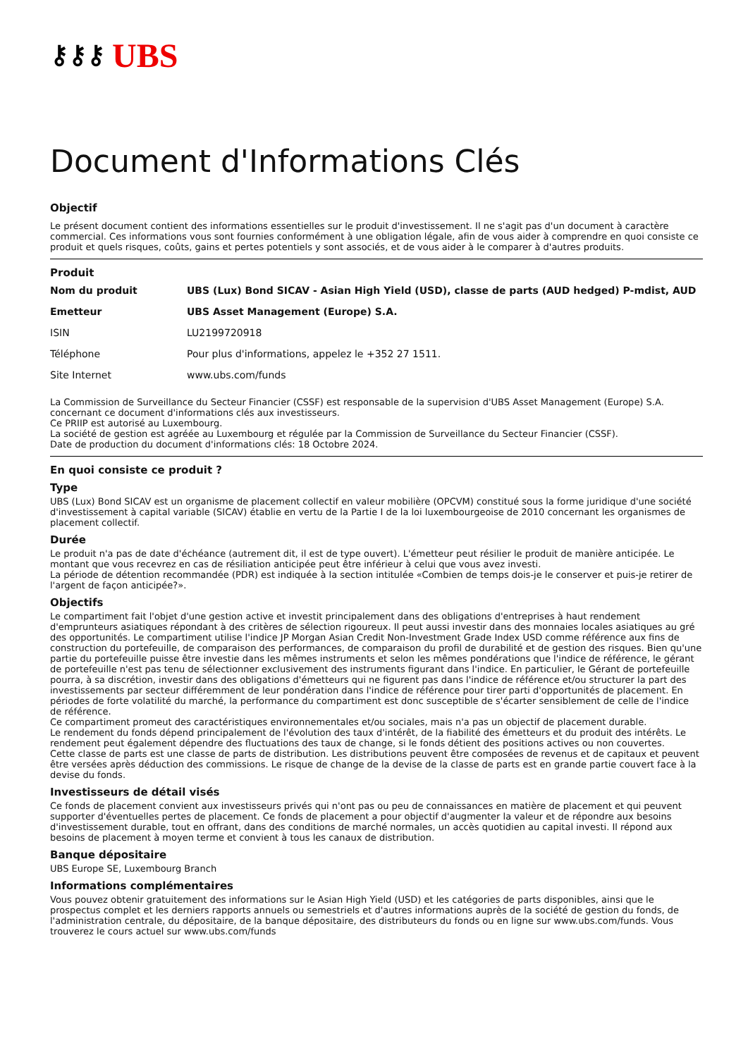⚷⚷⚷ UBS
Document d'Informations Clés
Objectif
Le présent document contient des informations essentielles sur le produit d'investissement. Il ne s'agit pas d'un document à caractère commercial. Ces informations vous sont fournies conformément à une obligation légale, afin de vous aider à comprendre en quoi consiste ce produit et quels risques, coûts, gains et pertes potentiels y sont associés, et de vous aider à le comparer à d'autres produits.
Produit
| Nom du produit | UBS (Lux) Bond SICAV - Asian High Yield (USD), classe de parts (AUD hedged) P-mdist, AUD |
| Emetteur | UBS Asset Management (Europe) S.A. |
| ISIN | LU2199720918 |
| Téléphone | Pour plus d'informations, appelez le +352 27 1511. |
| Site Internet | www.ubs.com/funds |
La Commission de Surveillance du Secteur Financier (CSSF) est responsable de la supervision d'UBS Asset Management (Europe) S.A. concernant ce document d'informations clés aux investisseurs.
Ce PRIIP est autorisé au Luxembourg.
La société de gestion est agréée au Luxembourg et régulée par la Commission de Surveillance du Secteur Financier (CSSF).
Date de production du document d'informations clés: 18 Octobre 2024.
En quoi consiste ce produit ?
Type
UBS (Lux) Bond SICAV est un organisme de placement collectif en valeur mobilière (OPCVM) constitué sous la forme juridique d'une société d'investissement à capital variable (SICAV) établie en vertu de la Partie I de la loi luxembourgeoise de 2010 concernant les organismes de placement collectif.
Durée
Le produit n'a pas de date d'échéance (autrement dit, il est de type ouvert). L'émetteur peut résilier le produit de manière anticipée. Le montant que vous recevrez en cas de résiliation anticipée peut être inférieur à celui que vous avez investi.
La période de détention recommandée (PDR) est indiquée à la section intitulée «Combien de temps dois-je le conserver et puis-je retirer de l'argent de façon anticipée?».
Objectifs
Le compartiment fait l'objet d'une gestion active et investit principalement dans des obligations d'entreprises à haut rendement d'emprunteurs asiatiques répondant à des critères de sélection rigoureux. Il peut aussi investir dans des monnaies locales asiatiques au gré des opportunités. Le compartiment utilise l'indice JP Morgan Asian Credit Non-Investment Grade Index USD comme référence aux fins de construction du portefeuille, de comparaison des performances, de comparaison du profil de durabilité et de gestion des risques. Bien qu'une partie du portefeuille puisse être investie dans les mêmes instruments et selon les mêmes pondérations que l'indice de référence, le gérant de portefeuille n'est pas tenu de sélectionner exclusivement des instruments figurant dans l'indice. En particulier, le Gérant de portefeuille pourra, à sa discrétion, investir dans des obligations d'émetteurs qui ne figurent pas dans l'indice de référence et/ou structurer la part des investissements par secteur différemment de leur pondération dans l'indice de référence pour tirer parti d'opportunités de placement. En périodes de forte volatilité du marché, la performance du compartiment est donc susceptible de s'écarter sensiblement de celle de l'indice de référence.
Ce compartiment promeut des caractéristiques environnementales et/ou sociales, mais n'a pas un objectif de placement durable.
Le rendement du fonds dépend principalement de l'évolution des taux d'intérêt, de la fiabilité des émetteurs et du produit des intérêts. Le rendement peut également dépendre des fluctuations des taux de change, si le fonds détient des positions actives ou non couvertes.
Cette classe de parts est une classe de parts de distribution. Les distributions peuvent être composées de revenus et de capitaux et peuvent être versées après déduction des commissions. Le risque de change de la devise de la classe de parts est en grande partie couvert face à la devise du fonds.
Investisseurs de détail visés
Ce fonds de placement convient aux investisseurs privés qui n'ont pas ou peu de connaissances en matière de placement et qui peuvent supporter d'éventuelles pertes de placement. Ce fonds de placement a pour objectif d'augmenter la valeur et de répondre aux besoins d'investissement durable, tout en offrant, dans des conditions de marché normales, un accès quotidien au capital investi. Il répond aux besoins de placement à moyen terme et convient à tous les canaux de distribution.
Banque dépositaire
UBS Europe SE, Luxembourg Branch
Informations complémentaires
Vous pouvez obtenir gratuitement des informations sur le Asian High Yield (USD) et les catégories de parts disponibles, ainsi que le prospectus complet et les derniers rapports annuels ou semestriels et d'autres informations auprès de la société de gestion du fonds, de l'administration centrale, du dépositaire, de la banque dépositaire, des distributeurs du fonds ou en ligne sur www.ubs.com/funds. Vous trouverez le cours actuel sur www.ubs.com/funds